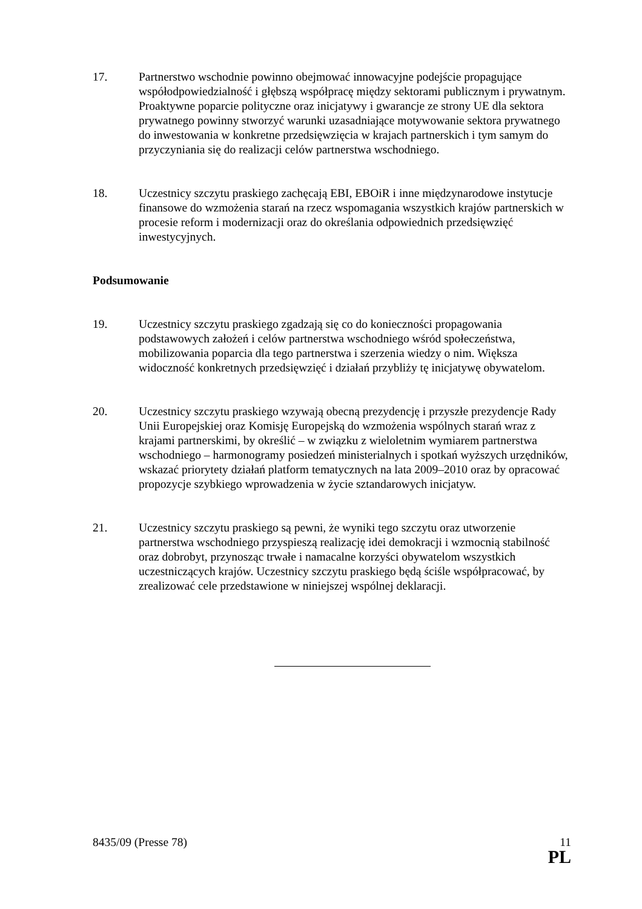17. Partnerstwo wschodnie powinno obejmować innowacyjne podejście propagujące współodpowiedzialność i głębszą współpracę między sektorami publicznym i prywatnym. Proaktywne poparcie polityczne oraz inicjatywy i gwarancje ze strony UE dla sektora prywatnego powinny stworzyć warunki uzasadniające motywowanie sektora prywatnego do inwestowania w konkretne przedsięwzięcia w krajach partnerskich i tym samym do przyczyniania się do realizacji celów partnerstwa wschodniego.
18. Uczestnicy szczytu praskiego zachęcają EBI, EBOiR i inne międzynarodowe instytucje finansowe do wzmożenia starań na rzecz wspomagania wszystkich krajów partnerskich w procesie reform i modernizacji oraz do określania odpowiednich przedsięwzięć inwestycyjnych.
Podsumowanie
19. Uczestnicy szczytu praskiego zgadzają się co do konieczności propagowania podstawowych założeń i celów partnerstwa wschodniego wśród społeczeństwa, mobilizowania poparcia dla tego partnerstwa i szerzenia wiedzy o nim. Większa widoczność konkretnych przedsięwzięć i działań przybliży tę inicjatywę obywatelom.
20. Uczestnicy szczytu praskiego wzywają obecną prezydencję i przyszłe prezydencje Rady Unii Europejskiej oraz Komisję Europejską do wzmożenia wspólnych starań wraz z krajami partnerskimi, by określić – w związku z wieloletnim wymiarem partnerstwa wschodniego – harmonogramy posiedzeń ministerialnych i spotkań wyższych urzędników, wskazać priorytety działań platform tematycznych na lata 2009–2010 oraz by opracować propozycje szybkiego wprowadzenia w życie sztandarowych inicjatyw.
21. Uczestnicy szczytu praskiego są pewni, że wyniki tego szczytu oraz utworzenie partnerstwa wschodniego przyspieszą realizację idei demokracji i wzmocnią stabilność oraz dobrobyt, przynosząc trwałe i namacalne korzyści obywatelom wszystkich uczestniczących krajów. Uczestnicy szczytu praskiego będą ściśle współpracować, by zrealizować cele przedstawione w niniejszej wspólnej deklaracji.
8435/09 (Presse 78) 11
PL